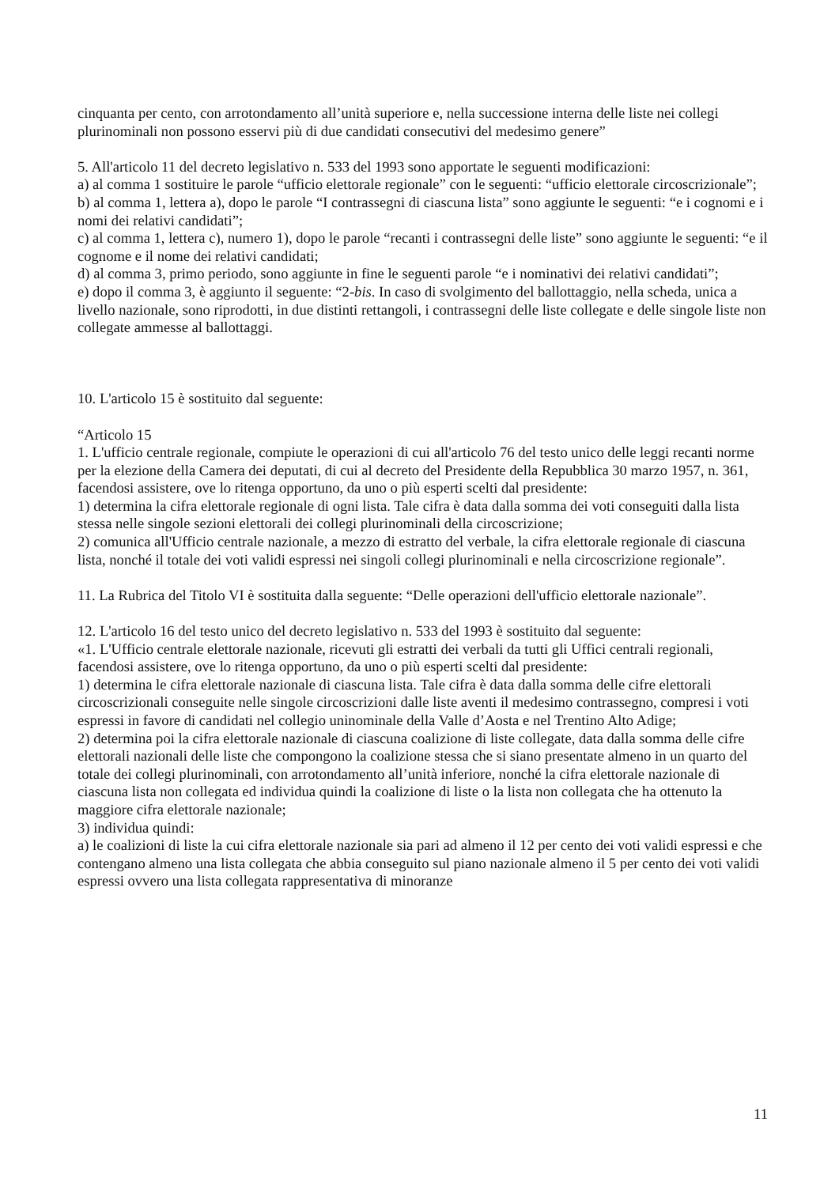cinquanta per cento, con arrotondamento all’unità superiore e, nella successione interna delle liste nei collegi plurinominali non possono esservi più di due candidati consecutivi del medesimo genere”
5. All'articolo 11 del decreto legislativo n. 533 del 1993 sono apportate le seguenti modificazioni:
a) al comma 1 sostituire le parole “ufficio elettorale regionale” con le seguenti: “ufficio elettorale circoscrizionale”;
b) al comma 1, lettera a), dopo le parole “I contrassegni di ciascuna lista” sono aggiunte le seguenti: “e i cognomi e i nomi dei relativi candidati”;
c) al comma 1, lettera c), numero 1), dopo le parole “recanti i contrassegni delle liste” sono aggiunte le seguenti: “e il cognome e il nome dei relativi candidati;
d) al comma 3, primo periodo, sono aggiunte in fine le seguenti parole “e i nominativi dei relativi candidati”;
e) dopo il comma 3, è aggiunto il seguente: “2-bis. In caso di svolgimento del ballottaggio, nella scheda, unica a livello nazionale, sono riprodotti, in due distinti rettangoli, i contrassegni delle liste collegate e delle singole liste non collegate ammesse al ballottaggi.
10. L'articolo 15 è sostituito dal seguente:
“Articolo 15
1. L'ufficio centrale regionale, compiute le operazioni di cui all'articolo 76 del testo unico delle leggi recanti norme per la elezione della Camera dei deputati, di cui al decreto del Presidente della Repubblica 30 marzo 1957, n. 361, facendosi assistere, ove lo ritenga opportuno, da uno o più esperti scelti dal presidente:
1) determina la cifra elettorale regionale di ogni lista. Tale cifra è data dalla somma dei voti conseguiti dalla lista stessa nelle singole sezioni elettorali dei collegi plurinominali della circoscrizione;
2) comunica all'Ufficio centrale nazionale, a mezzo di estratto del verbale, la cifra elettorale regionale di ciascuna lista, nonché il totale dei voti validi espressi nei singoli collegi plurinominali e nella circoscrizione regionale”.
11. La Rubrica del Titolo VI è sostituita dalla seguente: “Delle operazioni dell'ufficio elettorale nazionale”.
12. L'articolo 16 del testo unico del decreto legislativo n. 533 del 1993 è sostituito dal seguente:
«1. L'Ufficio centrale elettorale nazionale, ricevuti gli estratti dei verbali da tutti gli Uffici centrali regionali, facendosi assistere, ove lo ritenga opportuno, da uno o più esperti scelti dal presidente:
1) determina le cifra elettorale nazionale di ciascuna lista. Tale cifra è data dalla somma delle cifre elettorali circoscrizionali conseguite nelle singole circoscrizioni dalle liste aventi il medesimo contrassegno, compresi i voti espressi in favore di candidati nel collegio uninominale della Valle d’Aosta e nel Trentino Alto Adige;
2) determina poi la cifra elettorale nazionale di ciascuna coalizione di liste collegate, data dalla somma delle cifre elettorali nazionali delle liste che compongono la coalizione stessa che si siano presentate almeno in un quarto del totale dei collegi plurinominali, con arrotondamento all’unità inferiore, nonché la cifra elettorale nazionale di ciascuna lista non collegata ed individua quindi la coalizione di liste o la lista non collegata che ha ottenuto la maggiore cifra elettorale nazionale;
3) individua quindi:
a) le coalizioni di liste la cui cifra elettorale nazionale sia pari ad almeno il 12 per cento dei voti validi espressi e che contengano almeno una lista collegata che abbia conseguito sul piano nazionale almeno il 5 per cento dei voti validi espressi ovvero una lista collegata rappresentativa di minoranze
11